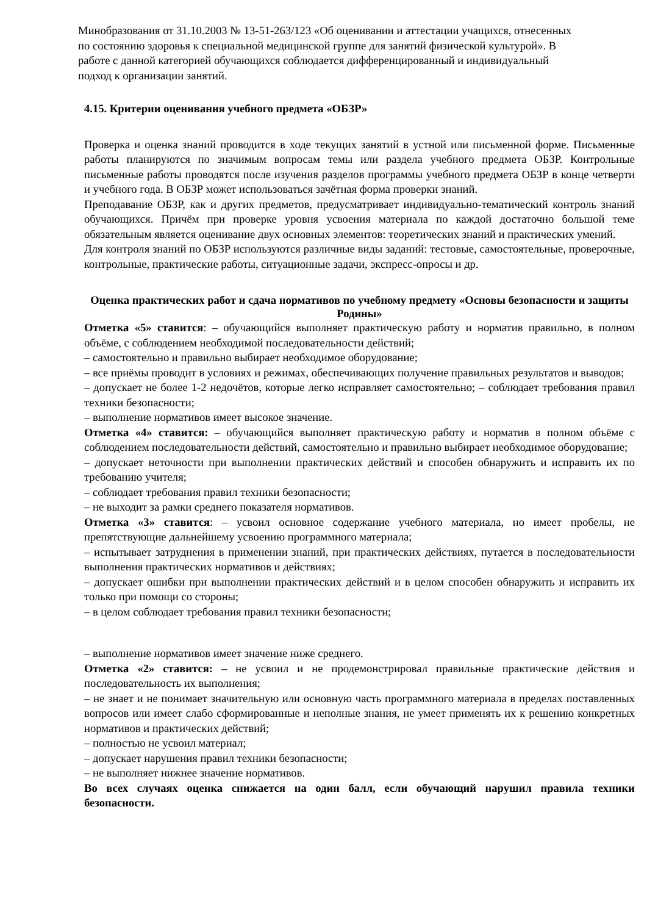Минобразования от 31.10.2003 № 13-51-263/123 «Об оценивании и аттестации учащихся, отнесенных по состоянию здоровья к специальной медицинской группе для занятий физической культурой». В работе с данной категорией обучающихся соблюдается дифференцированный и индивидуальный подход к организации занятий.
4.15. Критерии оценивания учебного предмета «ОБЗР»
Проверка и оценка знаний проводится в ходе текущих занятий в устной или письменной форме. Письменные работы планируются по значимым вопросам темы или раздела учебного предмета ОБЗР. Контрольные письменные работы проводятся после изучения разделов программы учебного предмета ОБЗР в конце четверти и учебного года. В ОБЗР может использоваться зачётная форма проверки знаний.
Преподавание ОБЗР, как и других предметов, предусматривает индивидуально-тематический контроль знаний обучающихся. Причём при проверке уровня усвоения материала по каждой достаточно большой теме обязательным является оценивание двух основных элементов: теоретических знаний и практических умений.
Для контроля знаний по ОБЗР используются различные виды заданий: тестовые, самостоятельные, проверочные, контрольные, практические работы, ситуационные задачи, экспресс-опросы и др.
Оценка практических работ и сдача нормативов по учебному предмету «Основы безопасности и защиты Родины»
Отметка «5» ставится: – обучающийся выполняет практическую работу и норматив правильно, в полном объёме, с соблюдением необходимой последовательности действий;
– самостоятельно и правильно выбирает необходимое оборудование;
– все приёмы проводит в условиях и режимах, обеспечивающих получение правильных результатов и выводов;
– допускает не более 1-2 недочётов, которые легко исправляет самостоятельно; – соблюдает требования правил техники безопасности;
– выполнение нормативов имеет высокое значение.
Отметка «4» ставится: – обучающийся выполняет практическую работу и норматив в полном объёме с соблюдением последовательности действий, самостоятельно и правильно выбирает необходимое оборудование;
– допускает неточности при выполнении практических действий и способен обнаружить и исправить их по требованию учителя;
– соблюдает требования правил техники безопасности;
– не выходит за рамки среднего показателя нормативов.
Отметка «3» ставится: – усвоил основное содержание учебного материала, но имеет пробелы, не препятствующие дальнейшему усвоению программного материала;
– испытывает затруднения в применении знаний, при практических действиях, путается в последовательности выполнения практических нормативов и действиях;
– допускает ошибки при выполнении практических действий и в целом способен обнаружить и исправить их только при помощи со стороны;
– в целом соблюдает требования правил техники безопасности;
– выполнение нормативов имеет значение ниже среднего.
Отметка «2» ставится: – не усвоил и не продемонстрировал правильные практические действия и последовательность их выполнения;
– не знает и не понимает значительную или основную часть программного материала в пределах поставленных вопросов или имеет слабо сформированные и неполные знания, не умеет применять их к решению конкретных нормативов и практических действий;
– полностью не усвоил материал;
– допускает нарушения правил техники безопасности;
– не выполняет нижнее значение нормативов.
Во всех случаях оценка снижается на один балл, если обучающий нарушил правила техники безопасности.